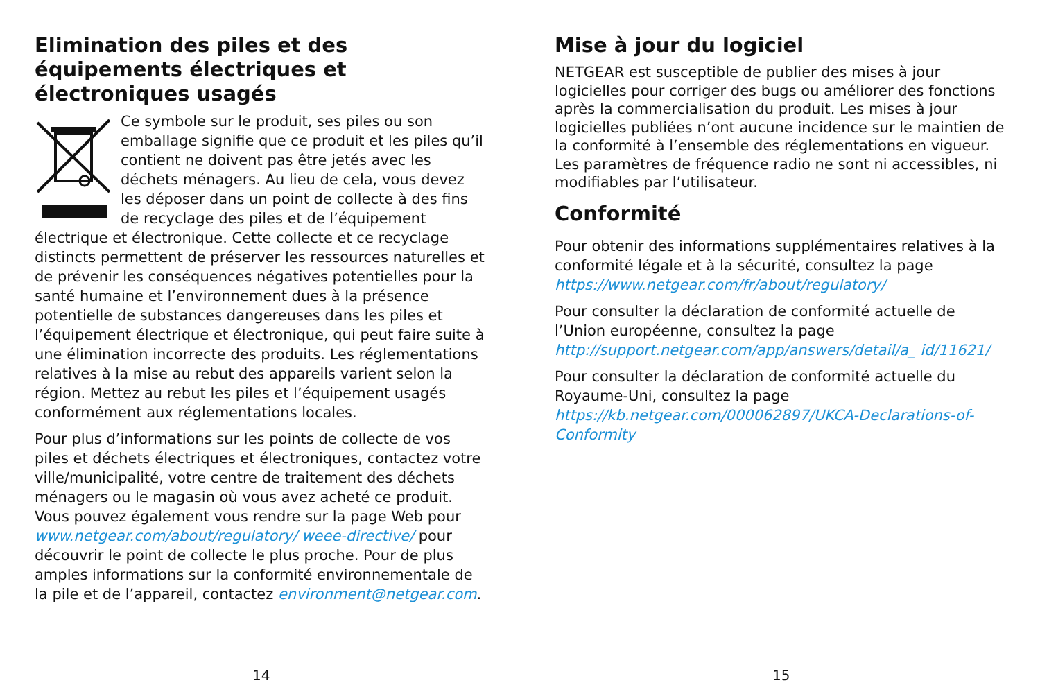Elimination des piles et des équipements électriques et électroniques usagés
Ce symbole sur le produit, ses piles ou son emballage signifie que ce produit et les piles qu’il contient ne doivent pas être jetés avec les déchets ménagers. Au lieu de cela, vous devez les déposer dans un point de collecte à des fins de recyclage des piles et de l’équipement électrique et électronique. Cette collecte et ce recyclage distincts permettent de préserver les ressources naturelles et de prévenir les conséquences négatives potentielles pour la santé humaine et l’environnement dues à la présence potentielle de substances dangereuses dans les piles et l’équipement électrique et électronique, qui peut faire suite à une élimination incorrecte des produits. Les réglementations relatives à la mise au rebut des appareils varient selon la région. Mettez au rebut les piles et l’équipement usagés conformément aux réglementations locales.
Pour plus d’informations sur les points de collecte de vos piles et déchets électriques et électroniques, contactez votre ville/municipalité, votre centre de traitement des déchets ménagers ou le magasin où vous avez acheté ce produit. Vous pouvez également vous rendre sur la page Web pour www.netgear.com/about/regulatory/ weee-directive/ pour découvrir le point de collecte le plus proche. Pour de plus amples informations sur la conformité environnementale de la pile et de l’appareil, contactez environment@netgear.com.
14
Mise à jour du logiciel
NETGEAR est susceptible de publier des mises à jour logicielles pour corriger des bugs ou améliorer des fonctions après la commercialisation du produit. Les mises à jour logicielles publiées n’ont aucune incidence sur le maintien de la conformité à l’ensemble des réglementations en vigueur. Les paramètres de fréquence radio ne sont ni accessibles, ni modifiables par l’utilisateur.
Conformité
Pour obtenir des informations supplémentaires relatives à la conformité légale et à la sécurité, consultez la page https://www.netgear.com/fr/about/regulatory/
Pour consulter la déclaration de conformité actuelle de l’Union européenne, consultez la page http://support.netgear.com/app/answers/detail/a_ id/11621/
Pour consulter la déclaration de conformité actuelle du Royaume-Uni, consultez la page https://kb.netgear.com/000062897/UKCA-Declarations-of-Conformity
15